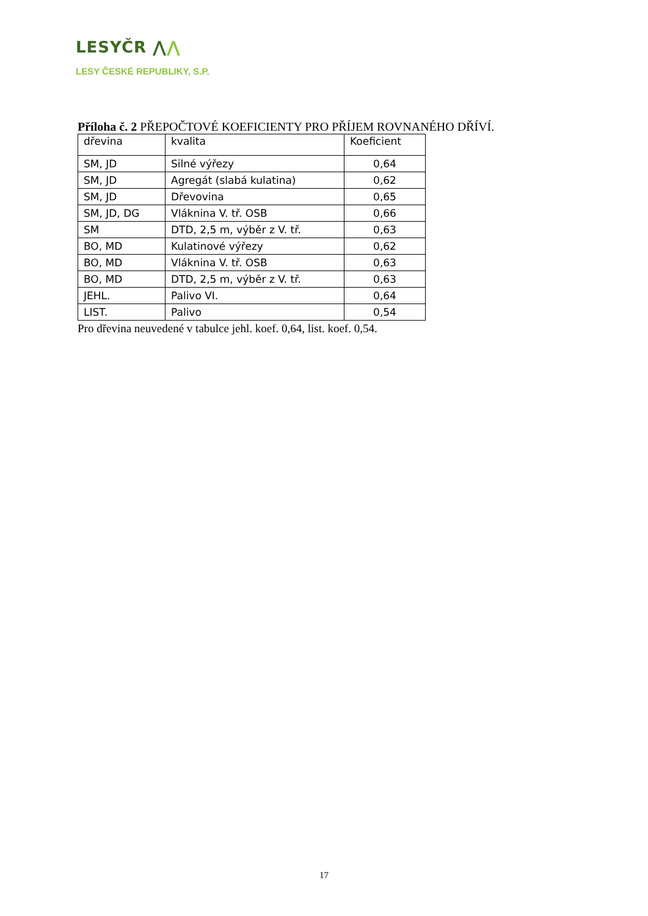LESYČR ⋀⋀
LESY ČESKÉ REPUBLIKY, S.P.
Příloha č. 2 PŘEPOČTOVÉ KOEFICIENTY PRO PŘÍJEM ROVNANÉHO DŘÍVÍ.
| dřevina | kvalita | Koeficient |
| SM, JD | Silné výřezy | 0,64 |
| SM, JD | Agregát (slabá kulatina) | 0,62 |
| SM, JD | Dřevovina | 0,65 |
| SM, JD, DG | Vláknina V. tř. OSB | 0,66 |
| SM | DTD, 2,5 m, výběr z V. tř. | 0,63 |
| BO, MD | Kulatinové výřezy | 0,62 |
| BO, MD | Vláknina V. tř. OSB | 0,63 |
| BO, MD | DTD, 2,5 m, výběr z V. tř. | 0,63 |
| JEHL. | Palivo VI. | 0,64 |
| LIST. | Palivo | 0,54 |
Pro dřevina neuvedené v tabulce jehl. koef. 0,64, list. koef. 0,54.
17